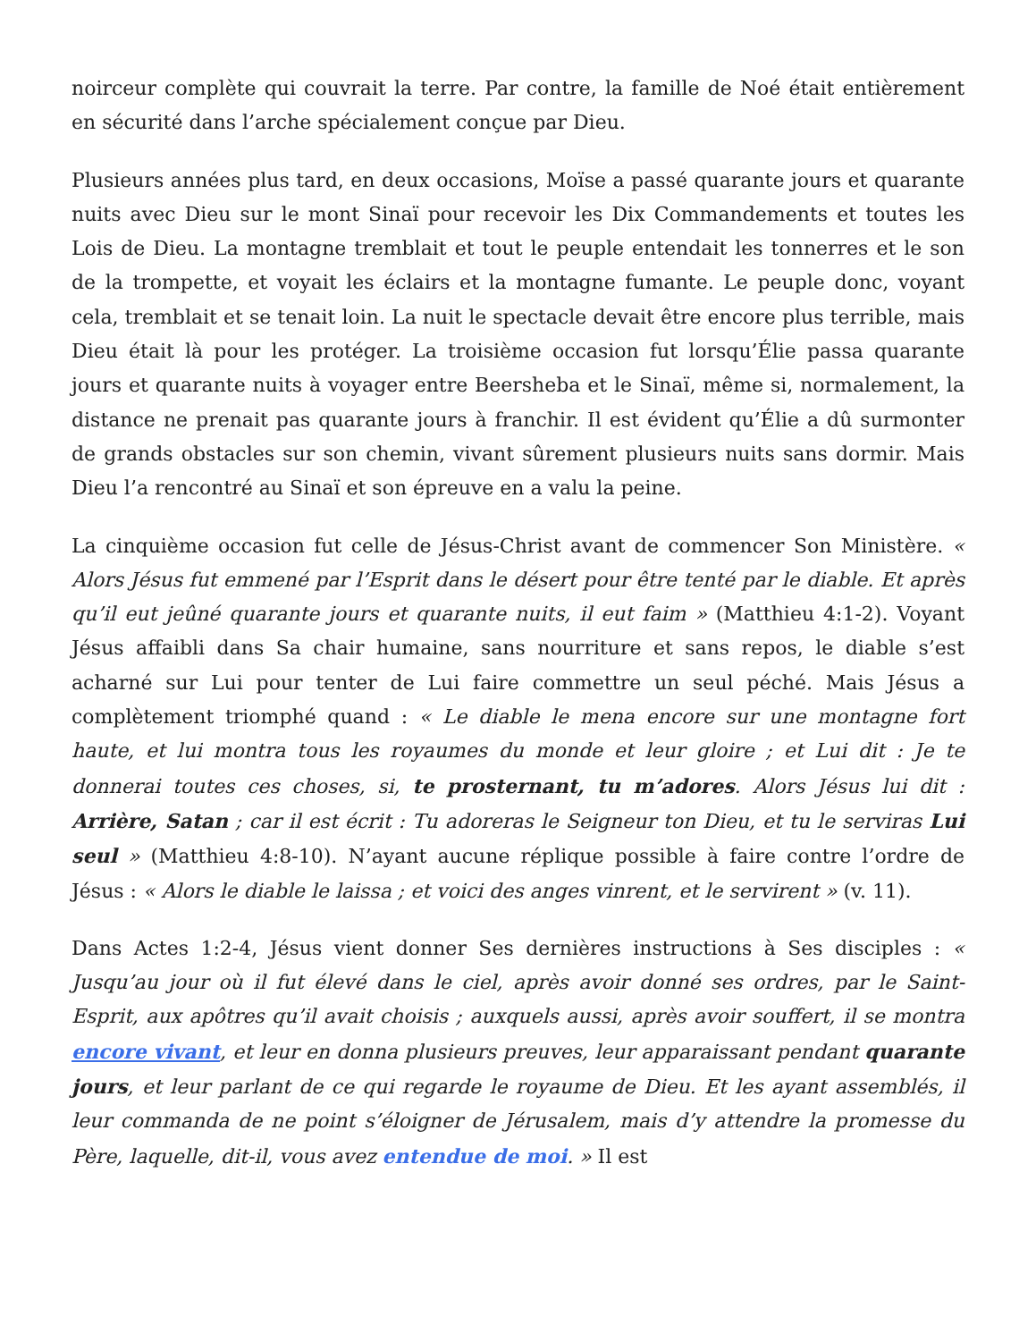noirceur complète qui couvrait la terre. Par contre, la famille de Noé était entièrement en sécurité dans l’arche spécialement conçue par Dieu.
Plusieurs années plus tard, en deux occasions, Moïse a passé quarante jours et quarante nuits avec Dieu sur le mont Sinaï pour recevoir les Dix Commandements et toutes les Lois de Dieu. La montagne tremblait et tout le peuple entendait les tonnerres et le son de la trompette, et voyait les éclairs et la montagne fumante. Le peuple donc, voyant cela, tremblait et se tenait loin. La nuit le spectacle devait être encore plus terrible, mais Dieu était là pour les protéger. La troisième occasion fut lorsqu’Élie passa quarante jours et quarante nuits à voyager entre Beersheba et le Sinaï, même si, normalement, la distance ne prenait pas quarante jours à franchir. Il est évident qu’Élie a dû surmonter de grands obstacles sur son chemin, vivant sûrement plusieurs nuits sans dormir. Mais Dieu l’a rencontré au Sinaï et son épreuve en a valu la peine.
La cinquième occasion fut celle de Jésus-Christ avant de commencer Son Ministère. « Alors Jésus fut emmené par l’Esprit dans le désert pour être tenté par le diable. Et après qu’il eut jeûné quarante jours et quarante nuits, il eut faim » (Matthieu 4:1-2). Voyant Jésus affaibli dans Sa chair humaine, sans nourriture et sans repos, le diable s’est acharné sur Lui pour tenter de Lui faire commettre un seul péché. Mais Jésus a complètement triomphé quand : « Le diable le mena encore sur une montagne fort haute, et lui montra tous les royaumes du monde et leur gloire ; et Lui dit : Je te donnerai toutes ces choses, si, te prosternant, tu m’adores. Alors Jésus lui dit : Arrière, Satan ; car il est écrit : Tu adoreras le Seigneur ton Dieu, et tu le serviras Lui seul » (Matthieu 4:8-10). N’ayant aucune réplique possible à faire contre l’ordre de Jésus : « Alors le diable le laissa ; et voici des anges vinrent, et le servirent » (v. 11).
Dans Actes 1:2-4, Jésus vient donner Ses dernières instructions à Ses disciples : « Jusqu’au jour où il fut élevé dans le ciel, après avoir donné ses ordres, par le Saint-Esprit, aux apôtres qu’il avait choisis ; auxquels aussi, après avoir souffert, il se montra encore vivant, et leur en donna plusieurs preuves, leur apparaissant pendant quarante jours, et leur parlant de ce qui regarde le royaume de Dieu. Et les ayant assemblés, il leur commanda de ne point s’éloigner de Jérusalem, mais d’y attendre la promesse du Père, laquelle, dit-il, vous avez entendue de moi. » Il est